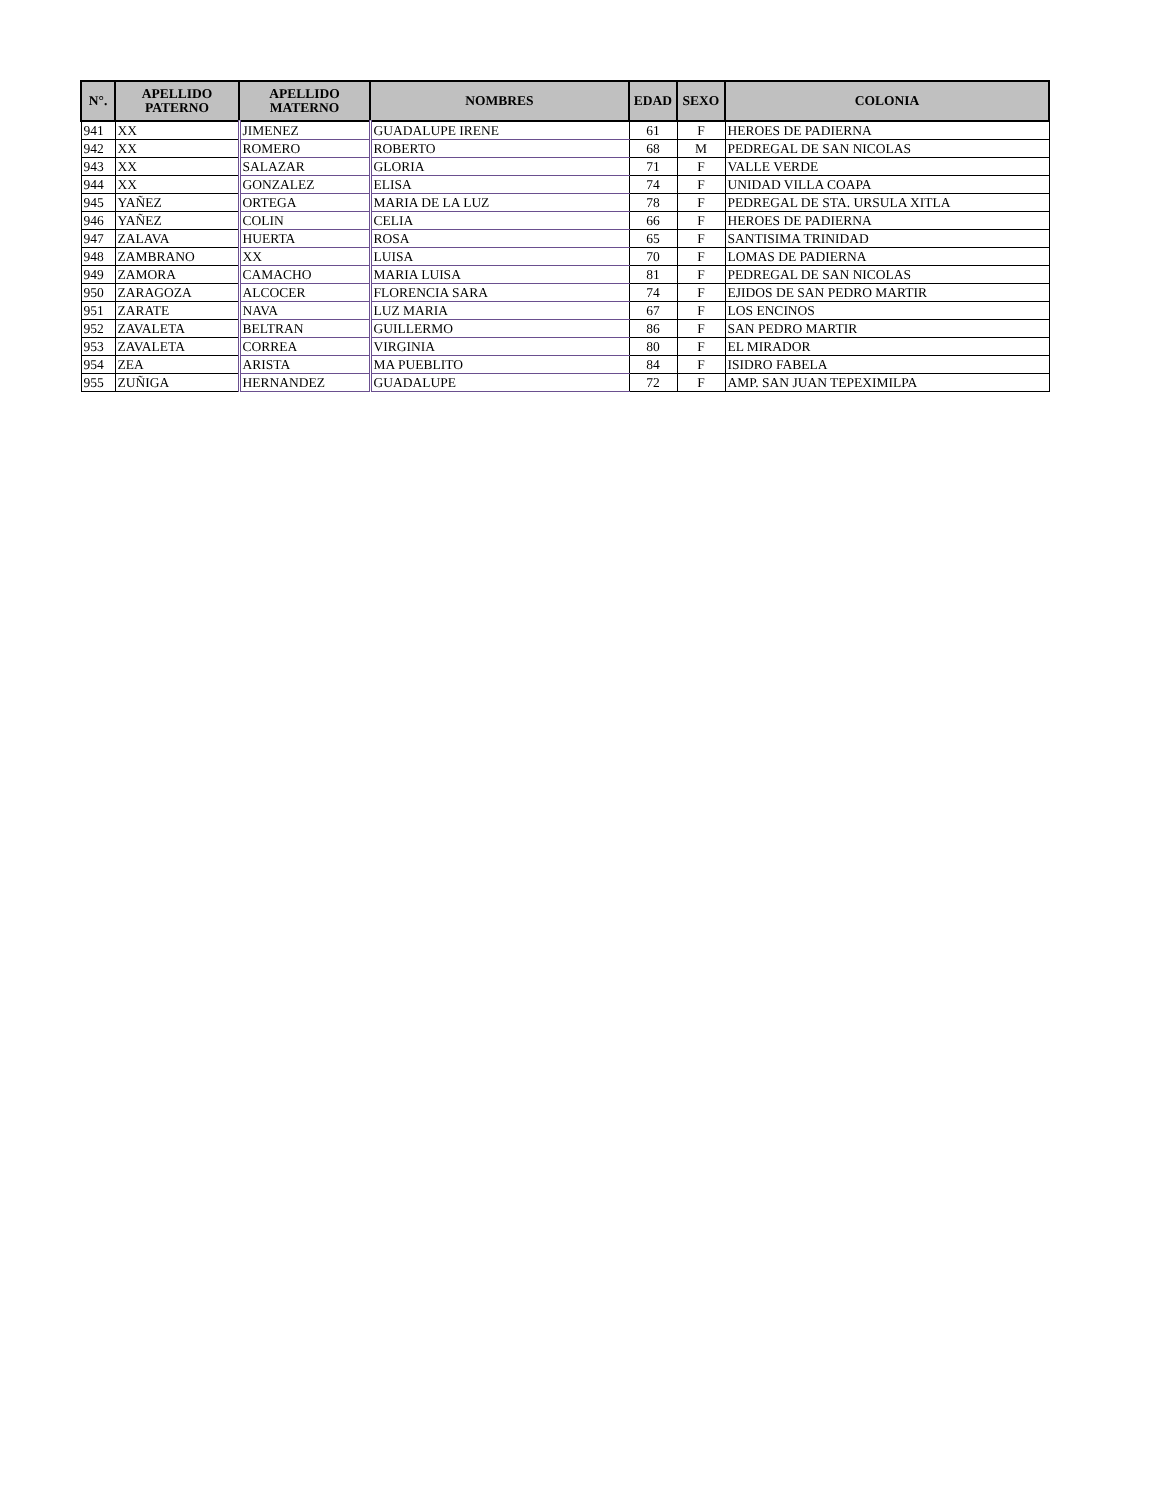| N°. | APELLIDO PATERNO | APELLIDO MATERNO | NOMBRES | EDAD | SEXO | COLONIA |
| --- | --- | --- | --- | --- | --- | --- |
| 941 | XX | JIMENEZ | GUADALUPE IRENE | 61 | F | HEROES DE PADIERNA |
| 942 | XX | ROMERO | ROBERTO | 68 | M | PEDREGAL DE SAN NICOLAS |
| 943 | XX | SALAZAR | GLORIA | 71 | F | VALLE VERDE |
| 944 | XX | GONZALEZ | ELISA | 74 | F | UNIDAD VILLA COAPA |
| 945 | YAÑEZ | ORTEGA | MARIA DE LA LUZ | 78 | F | PEDREGAL DE STA. URSULA XITLA |
| 946 | YAÑEZ | COLIN | CELIA | 66 | F | HEROES DE PADIERNA |
| 947 | ZALAVA | HUERTA | ROSA | 65 | F | SANTISIMA TRINIDAD |
| 948 | ZAMBRANO | XX | LUISA | 70 | F | LOMAS DE PADIERNA |
| 949 | ZAMORA | CAMACHO | MARIA LUISA | 81 | F | PEDREGAL DE SAN NICOLAS |
| 950 | ZARAGOZA | ALCOCER | FLORENCIA SARA | 74 | F | EJIDOS DE SAN PEDRO MARTIR |
| 951 | ZARATE | NAVA | LUZ MARIA | 67 | F | LOS ENCINOS |
| 952 | ZAVALETA | BELTRAN | GUILLERMO | 86 | F | SAN PEDRO MARTIR |
| 953 | ZAVALETA | CORREA | VIRGINIA | 80 | F | EL MIRADOR |
| 954 | ZEA | ARISTA | MA PUEBLITO | 84 | F | ISIDRO FABELA |
| 955 | ZUÑIGA | HERNANDEZ | GUADALUPE | 72 | F | AMP. SAN JUAN TEPEXIMILPA |